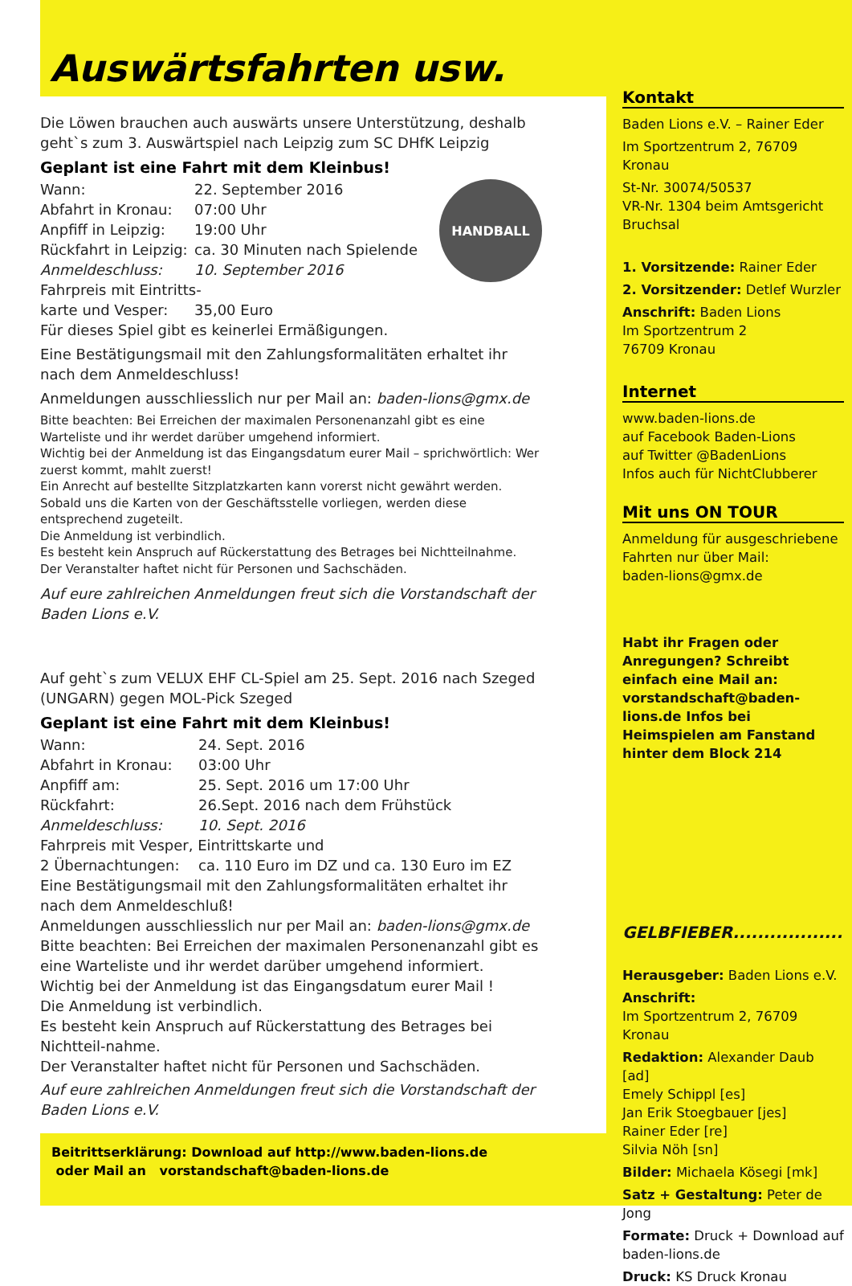Auswärtsfahrten usw.
Die Löwen brauchen auch auswärts unsere Unterstützung, deshalb geht`s zum 3. Auswärtspiel nach Leipzig zum SC DHfK Leipzig
Geplant ist eine Fahrt mit dem Kleinbus!
HANDBALL
Wann: 22. September 2016
Abfahrt in Kronau: 07:00 Uhr
Anpfiff in Leipzig: 19:00 Uhr
Rückfahrt in Leipzig: ca. 30 Minuten nach Spielende
Anmeldeschluss: 10. September 2016
Fahrpreis mit Eintritts-
karte und Vesper: 35,00 Euro
Für dieses Spiel gibt es keinerlei Ermäßigungen.
Eine Bestätigungsmail mit den Zahlungsformalitäten erhaltet ihr nach dem Anmeldeschluss!
Anmeldungen ausschliesslich nur per Mail an: baden-lions@gmx.de
Bitte beachten: Bei Erreichen der maximalen Personenanzahl gibt es eine Warteliste und ihr werdet darüber umgehend informiert.
Wichtig bei der Anmeldung ist das Eingangsdatum eurer Mail – sprichwörtlich: Wer zuerst kommt, mahlt zuerst!
Ein Anrecht auf bestellte Sitzplatzkarten kann vorerst nicht gewährt werden. Sobald uns die Karten von der Geschäftsstelle vorliegen, werden diese entsprechend zugeteilt.
Die Anmeldung ist verbindlich.
Es besteht kein Anspruch auf Rückerstattung des Betrages bei Nichtteilnahme.
Der Veranstalter haftet nicht für Personen und Sachschäden.
Auf eure zahlreichen Anmeldungen freut sich die Vorstandschaft der Baden Lions e.V.
Auf geht`s zum VELUX EHF CL-Spiel am 25. Sept. 2016 nach Szeged (UNGARN) gegen MOL-Pick Szeged
Geplant ist eine Fahrt mit dem Kleinbus!
Wann: 24. Sept. 2016
Abfahrt in Kronau: 03:00 Uhr
Anpfiff am: 25. Sept. 2016 um 17:00 Uhr
Rückfahrt: 26.Sept. 2016 nach dem Frühstück
Anmeldeschluss: 10. Sept. 2016
Fahrpreis mit Vesper, Eintrittskarte und
2 Übernachtungen: ca. 110 Euro im DZ und ca. 130 Euro im EZ
Eine Bestätigungsmail mit den Zahlungsformalitäten erhaltet ihr nach dem Anmeldeschluß!
Anmeldungen ausschliesslich nur per Mail an: baden-lions@gmx.de
Bitte beachten: Bei Erreichen der maximalen Personenanzahl gibt es eine Warteliste und ihr werdet darüber umgehend informiert.
Wichtig bei der Anmeldung ist das Eingangsdatum eurer Mail !
Die Anmeldung ist verbindlich.
Es besteht kein Anspruch auf Rückerstattung des Betrages bei Nichtteil-nahme.
Der Veranstalter haftet nicht für Personen und Sachschäden.
Auf eure zahlreichen Anmeldungen freut sich die Vorstandschaft der Baden Lions e.V.
Beitrittserklärung: Download auf http://www.baden-lions.de
oder Mail an vorstandschaft@baden-lions.de
Kontakt
Baden Lions e.V. – Rainer Eder
Im Sportzentrum 2, 76709 Kronau
St-Nr. 30074/50537
VR-Nr. 1304 beim Amtsgericht Bruchsal
1. Vorsitzende: Rainer Eder
2. Vorsitzender: Detlef Wurzler
Anschrift: Baden Lions
Im Sportzentrum 2
76709 Kronau
Internet
www.baden-lions.de
auf Facebook Baden-Lions
auf Twitter @BadenLions
Infos auch für NichtClubberer
Mit uns ON TOUR
Anmeldung für ausgeschriebene Fahrten nur über Mail:
baden-lions@gmx.de
Habt ihr Fragen oder Anregungen? Schreibt einfach eine Mail an: vorstandschaft@baden-lions.de Infos bei Heimspielen am Fanstand hinter dem Block 214
GELBFIEBER..................
Herausgeber: Baden Lions e.V.
Anschrift:
Im Sportzentrum 2, 76709 Kronau
Redaktion: Alexander Daub [ad]
Emely Schippl [es]
Jan Erik Stoegbauer [jes]
Rainer Eder [re]
Silvia Nöh [sn]
Bilder: Michaela Kösegi [mk]
Satz + Gestaltung: Peter de Jong
Formate: Druck + Download auf baden-lions.de
Druck: KS Druck Kronau